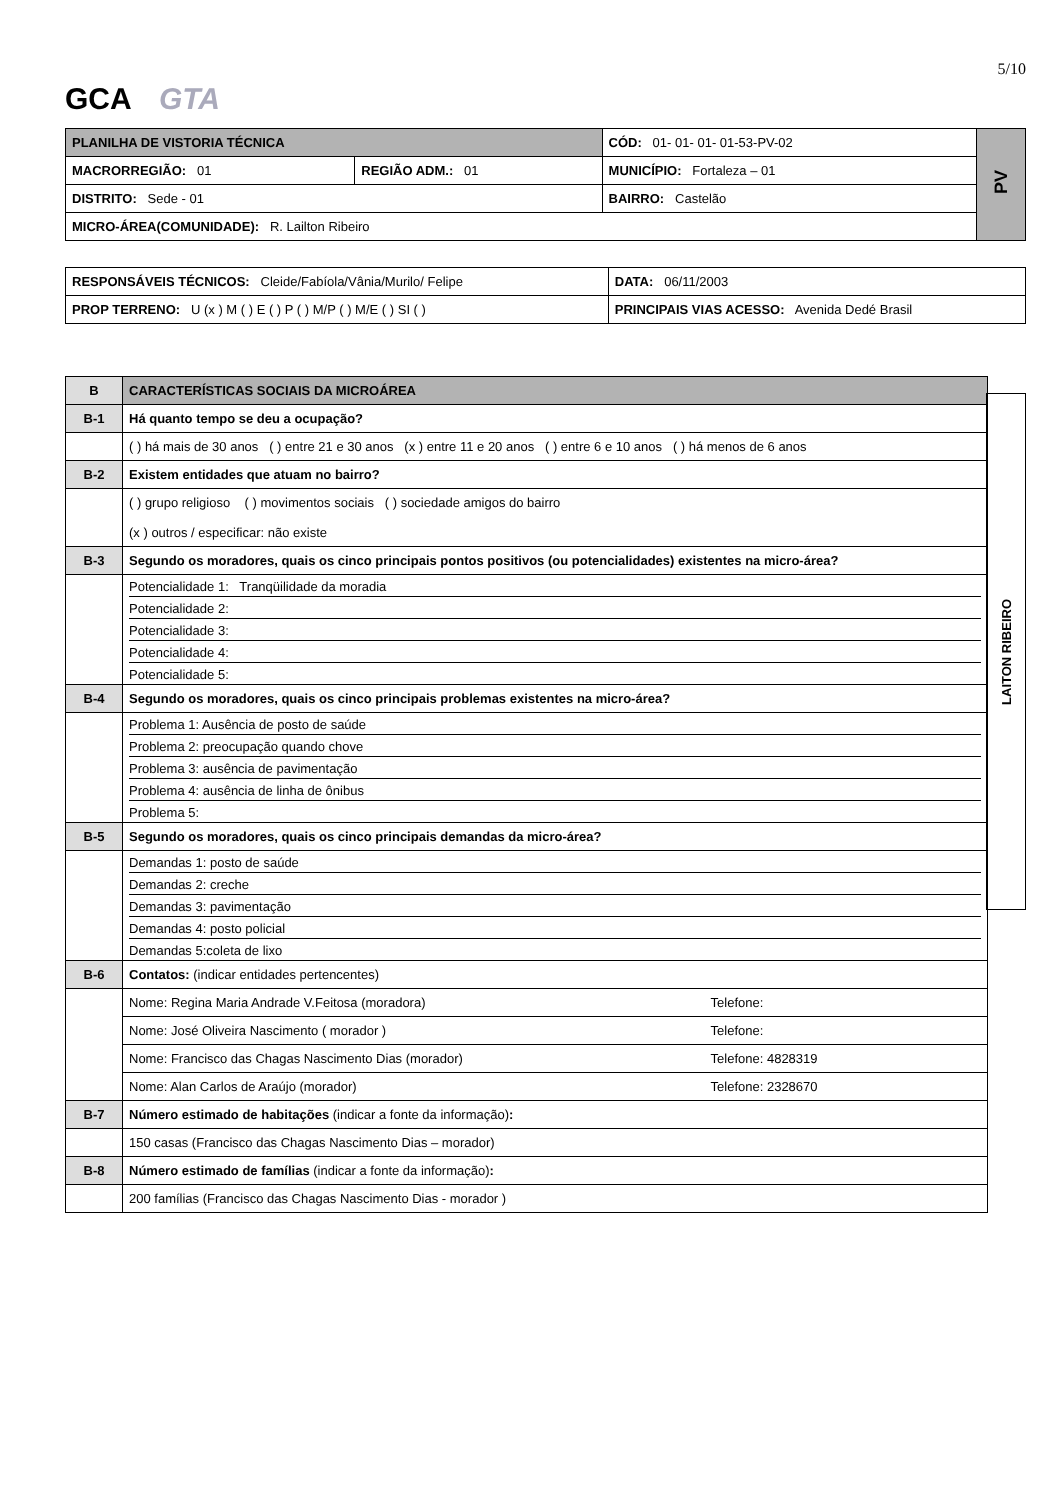5/10
GCA GTA
| PLANILHA DE VISTORIA TÉCNICA | | CÓD: 01- 01- 01- 01-53-PV-02 | PV |
| MACRORREGIÃO: 01 | REGIÃO ADM.: 01 | MUNICÍPIO: Fortaleza – 01 | |
| DISTRITO: Sede - 01 | | BAIRRO: Castelão | |
| MICRO-ÁREA(COMUNIDADE): R. Lailton Ribeiro | | | |
| RESPONSÁVEIS TÉCNICOS: Cleide/Fabíola/Vânia/Murilo/ Felipe | | DATA: 06/11/2003 |
| PROP TERRENO: U (x ) M ( ) E ( ) P ( ) M/P ( ) M/E ( ) SI ( ) | PRINCIPAIS VIAS ACESSO: Avenida Dedé Brasil | |
| B | CARACTERÍSTICAS SOCIAIS DA MICROÁREA |
| B-1 | Há quanto tempo se deu a ocupação? |
| | ( ) há mais de 30 anos ( ) entre 21 e 30 anos (x ) entre 11 e 20 anos ( ) entre 6 e 10 anos ( ) há menos de 6 anos |
| B-2 | Existem entidades que atuam no bairro? |
| | ( ) grupo religioso ( ) movimentos sociais ( ) sociedade amigos do bairro (x ) outros / especificar: não existe |
| B-3 | Segundo os moradores, quais os cinco principais pontos positivos (ou potencialidades) existentes na micro-área? |
| | Potencialidade 1: Tranqüilidade da moradia Potencialidade 2: Potencialidade 3: Potencialidade 4: Potencialidade 5: |
| B-4 | Segundo os moradores, quais os cinco principais problemas existentes na micro-área? |
| | Problema 1: Ausência de posto de saúde Problema 2: preocupação quando chove Problema 3: ausência de pavimentação Problema 4: ausência de linha de ônibus Problema 5: |
| B-5 | Segundo os moradores, quais os cinco principais demandas da micro-área? |
| | Demandas 1: posto de saúde Demandas 2: creche Demandas 3: pavimentação Demandas 4: posto policial Demandas 5:coleta de lixo |
| B-6 | Contatos: (indicar entidades pertencentes) |
| | Nome: Regina Maria Andrade V.Feitosa (moradora) Telefone: |
| | Nome: José Oliveira Nascimento ( morador ) Telefone: |
| | Nome: Francisco das Chagas Nascimento Dias (morador) Telefone: 4828319 |
| | Nome: Alan Carlos de Araújo (morador) Telefone: 2328670 |
| B-7 | Número estimado de habitações (indicar a fonte da informação) : |
| | 150 casas (Francisco das Chagas Nascimento Dias – morador) |
| B-8 | Número estimado de famílias (indicar a fonte da informação) : |
| | 200 famílias (Francisco das Chagas Nascimento Dias - morador ) |
LAITON RIBEIRO